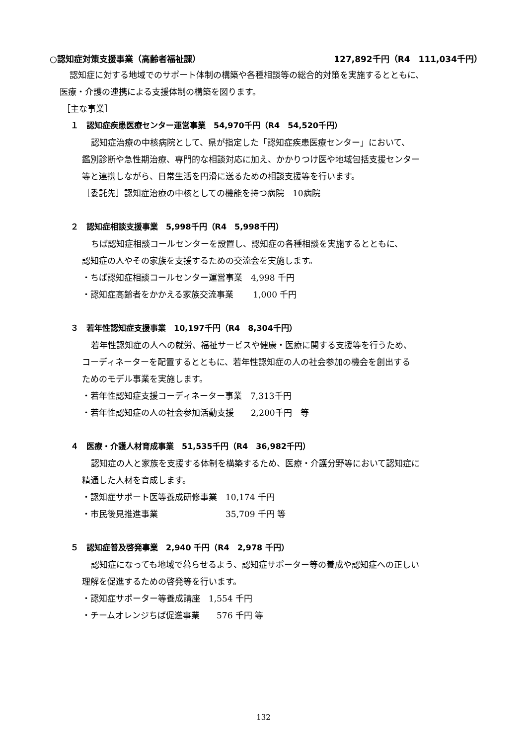○認知症対策支援事業（高齢者福祉課） 127,892千円（R4　111,034千円）
認知症に対する地域でのサポート体制の構築や各種相談等の総合的対策を実施するとともに、
医療・介護の連携による支援体制の構築を図ります。
［主な事業］
１　認知症疾患医療センター運営事業　54,970千円（R4　54,520千円）
認知症治療の中核病院として、県が指定した「認知症疾患医療センター」において、
鑑別診断や急性期治療、専門的な相談対応に加え、かかりつけ医や地域包括支援センター
等と連携しながら、日常生活を円滑に送るための相談支援等を行います。
［委託先］認知症治療の中核としての機能を持つ病院　10病院
２　認知症相談支援事業　5,998千円（R4　5,998千円）
ちば認知症相談コールセンターを設置し、認知症の各種相談を実施するとともに、
認知症の人やその家族を支援するための交流会を実施します。
・ちば認知症相談コールセンター運営事業　4,998 千円
・認知症高齢者をかかえる家族交流事業　　 1,000 千円
３　若年性認知症支援事業　10,197千円（R4　8,304千円）
若年性認知症の人への就労、福祉サービスや健康・医療に関する支援等を行うため、
コーディネーターを配置するとともに、若年性認知症の人の社会参加の機会を創出する
ためのモデル事業を実施します。
・若年性認知症支援コーディネーター事業　7,313千円
・若年性認知症の人の社会参加活動支援　　2,200千円　等
４　医療・介護人材育成事業　51,535千円（R4　36,982千円）
認知症の人と家族を支援する体制を構築するため、医療・介護分野等において認知症に
精通した人材を育成します。
・認知症サポート医等養成研修事業　10,174 千円
・市民後見推進事業　　　　　　　　35,709 千円 等
５　認知症普及啓発事業　2,940 千円（R4　2,978 千円）
認知症になっても地域で暮らせるよう、認知症サポーター等の養成や認知症への正しい
理解を促進するための啓発等を行います。
・認知症サポーター等養成講座　1,554 千円
・チームオレンジちば促進事業　　576 千円 等
132